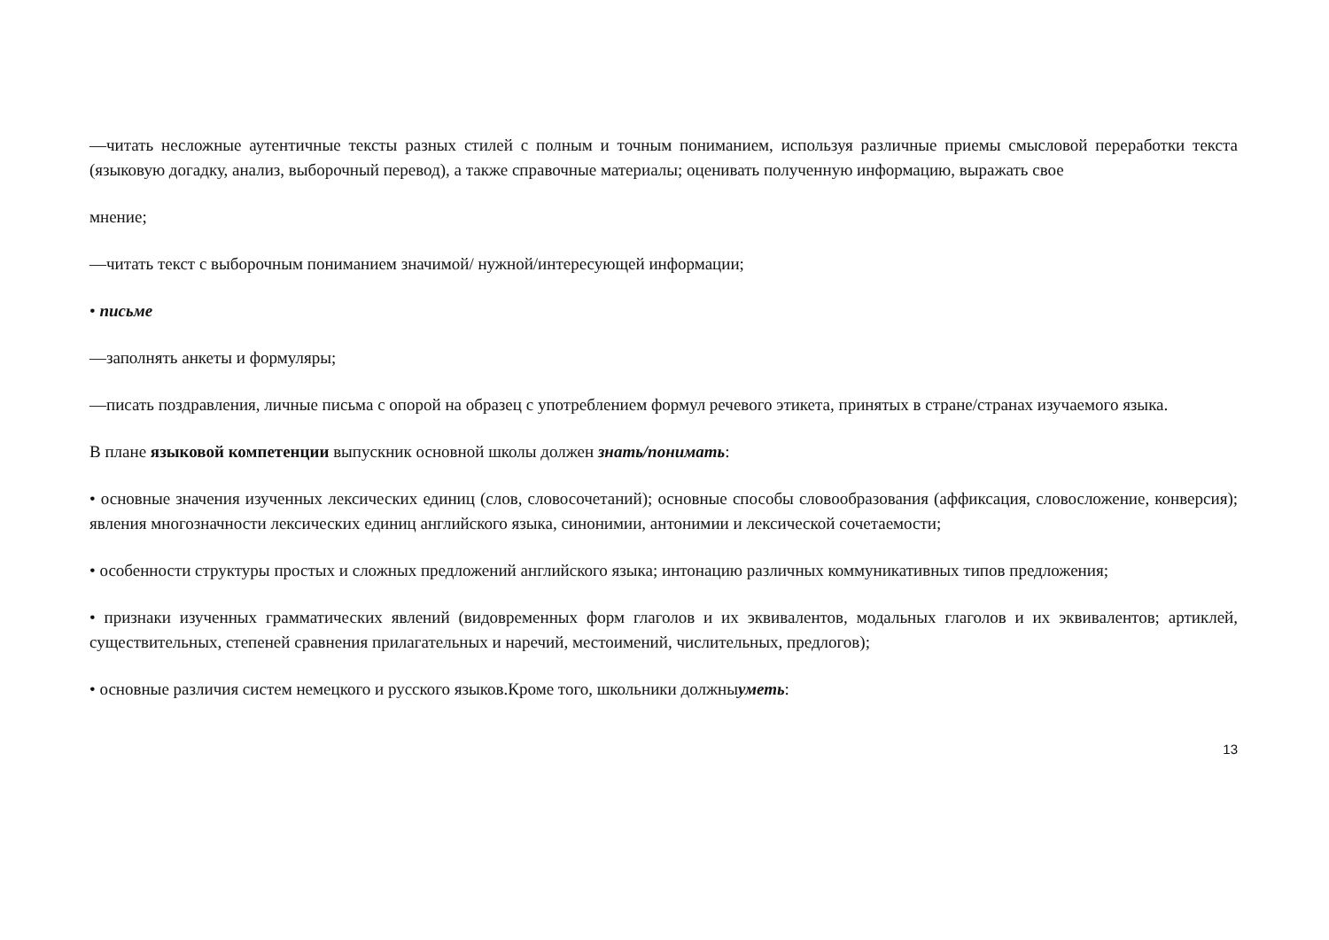—читать несложные аутентичные тексты разных стилей с полным и точным пониманием, используя различные приемы смысловой переработки текста (языковую догадку, анализ, выборочный перевод), а также справочные материалы; оценивать полученную информацию, выражать свое
мнение;
—читать текст с выборочным пониманием значимой/ нужной/интересующей информации;
• письме
—заполнять анкеты и формуляры;
—писать поздравления, личные письма с опорой на образец с употреблением формул речевого этикета, принятых в стране/странах изучаемого языка.
В плане языковой компетенции выпускник основной школы должен знать/понимать:
• основные значения изученных лексических единиц (слов, словосочетаний); основные способы словообразования (аффиксация, словосложение, конверсия); явления многозначности лексических единиц английского языка, синонимии, антонимии и лексической сочетаемости;
• особенности структуры простых и сложных предложений английского языка; интонацию различных коммуникативных типов предложения;
• признаки изученных грамматических явлений (видовременных форм глаголов и их эквивалентов, модальных глаголов и их эквивалентов; артиклей, существительных, степеней сравнения прилагательных и наречий, местоимений, числительных, предлогов);
• основные различия систем немецкого и русского языков.Кроме того, школьники должныуметь:
13